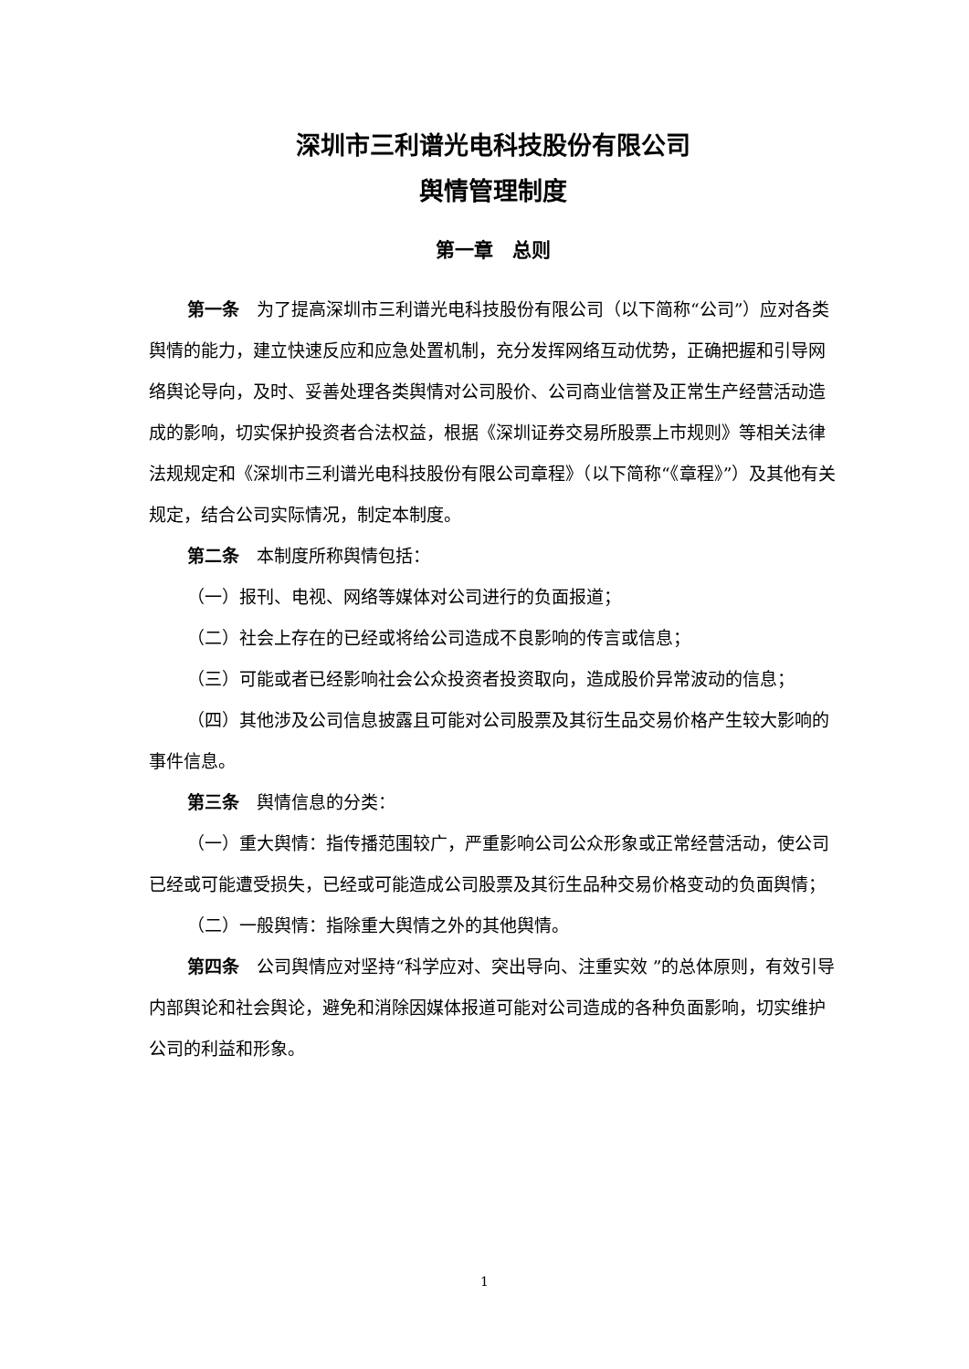深圳市三利谱光电科技股份有限公司
舆情管理制度
第一章　总则
第一条　为了提高深圳市三利谱光电科技股份有限公司（以下简称“公司”）应对各类舆情的能力，建立快速反应和应急处置机制，充分发挥网络互动优势，正确把握和引导网络舆论导向，及时、妥善处理各类舆情对公司股价、公司商业信誉及正常生产经营活动造成的影响，切实保护投资者合法权益，根据《深圳证券交易所股票上市规则》等相关法律法规规定和《深圳市三利谱光电科技股份有限公司章程》（以下简称“《章程》”）及其他有关规定，结合公司实际情况，制定本制度。
第二条　本制度所称舆情包括：
（一）报刊、电视、网络等媒体对公司进行的负面报道；
（二）社会上存在的已经或将给公司造成不良影响的传言或信息；
（三）可能或者已经影响社会公众投资者投资取向，造成股价异常波动的信息；
（四）其他涉及公司信息披露且可能对公司股票及其衍生品交易价格产生较大影响的事件信息。
第三条　舆情信息的分类：
（一）重大舆情：指传播范围较广，严重影响公司公众形象或正常经营活动，使公司已经或可能遭受损失，已经或可能造成公司股票及其衍生品种交易价格变动的负面舆情；
（二）一般舆情：指除重大舆情之外的其他舆情。
第四条　公司舆情应对坚持“科学应对、突出导向、注重实效 ”的总体原则，有效引导内部舆论和社会舆论，避免和消除因媒体报道可能对公司造成的各种负面影响，切实维护公司的利益和形象。
1